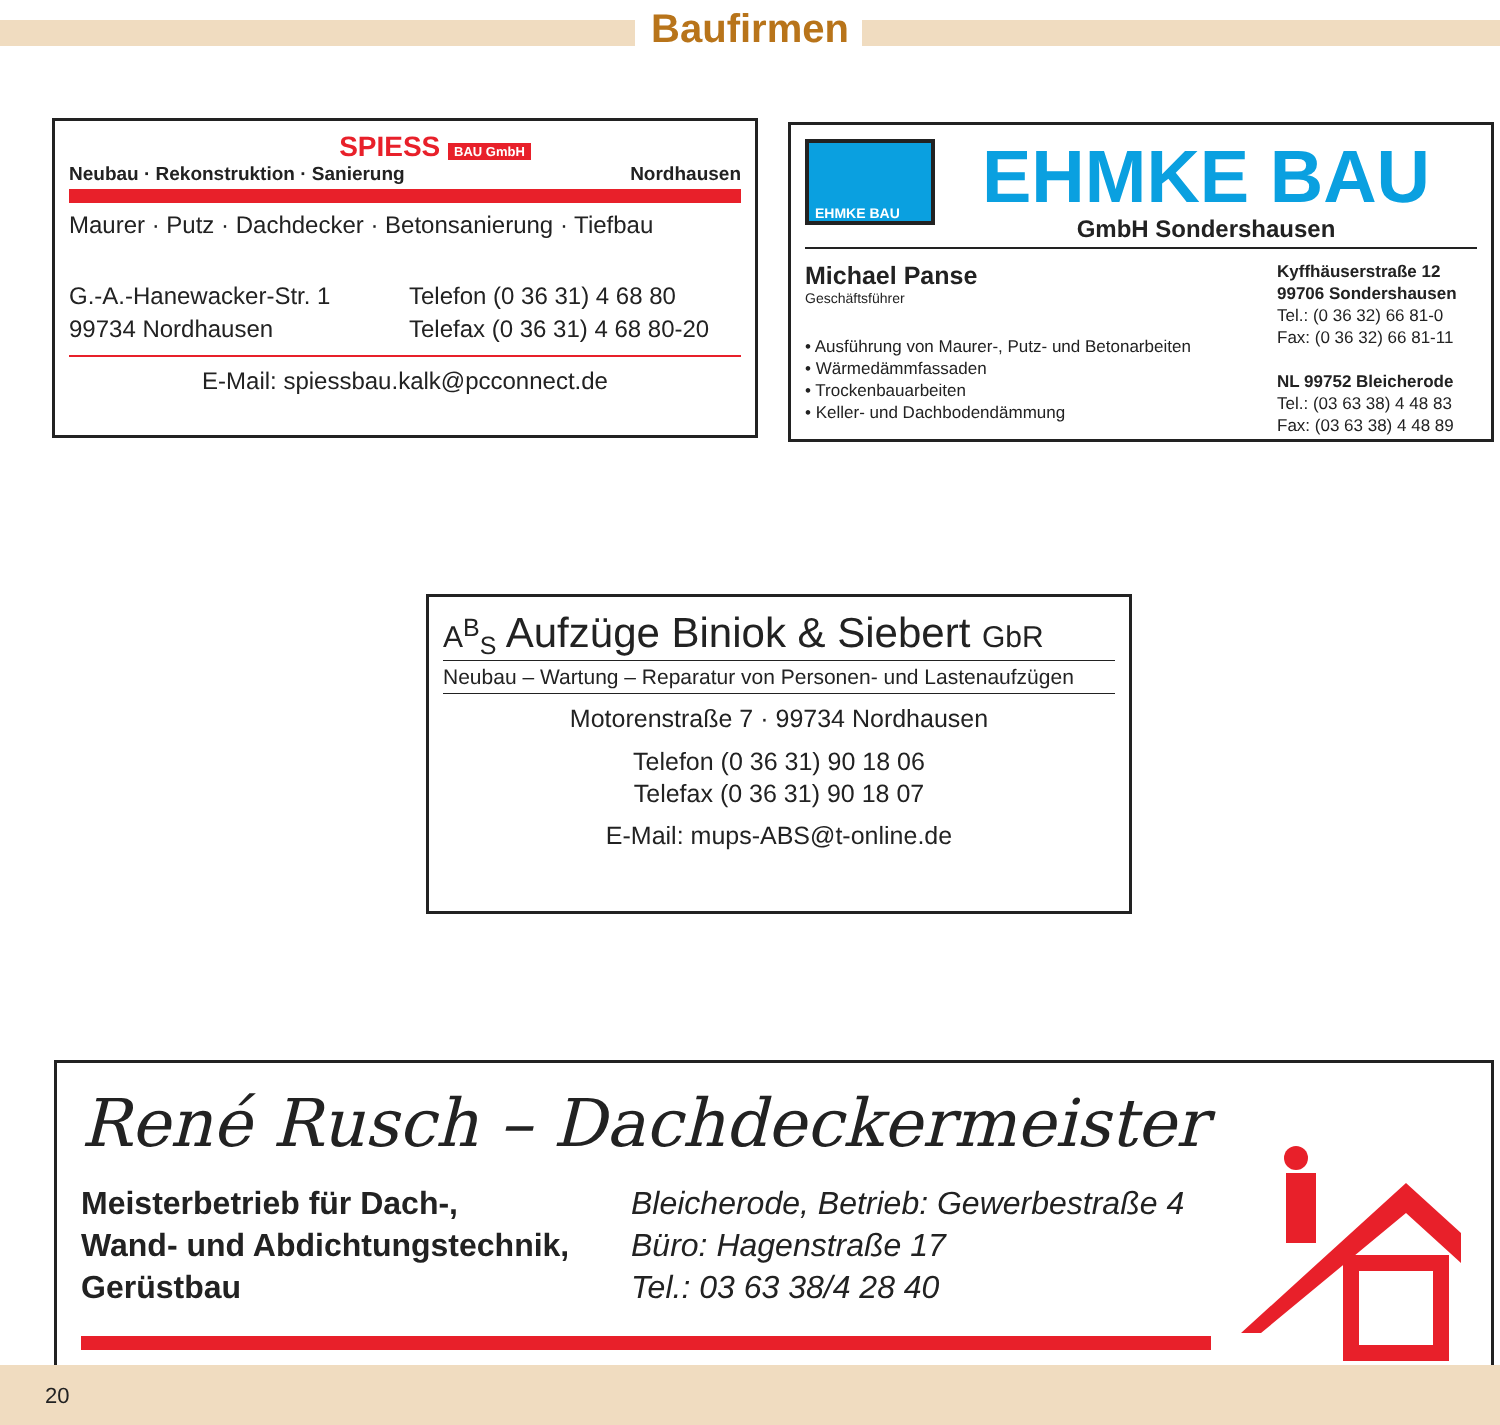Baufirmen
SPIESS BAU GmbH
Neubau · Rekonstruktion · Sanierung Nordhausen
Maurer · Putz · Dachdecker · Betonsanierung · Tiefbau
G.-A.-Hanewacker-Str. 1
99734 Nordhausen
Telefon (0 36 31) 4 68 80
Telefax (0 36 31) 4 68 80-20
E-Mail: spiessbau.kalk@pcconnect.de
EHMKE BAU
EHMKE BAU
GmbH Sondershausen
Michael Panse
Geschäftsführer
• Ausführung von Maurer-, Putz- und Betonarbeiten
• Wärmedämmfassaden
• Trockenbauarbeiten
• Keller- und Dachbodendämmung
Kyffhäuserstraße 12
99706 Sondershausen
Tel.: (0 36 32) 66 81-0
Fax: (0 36 32) 66 81-11
NL 99752 Bleicherode
Tel.: (03 63 38) 4 48 83
Fax: (03 63 38) 4 48 89
A<sup>B</sup><sub>S</sub> Aufzüge Biniok & Siebert GbR
Neubau – Wartung – Reparatur von Personen- und Lastenaufzügen
Motorenstraße 7 · 99734 Nordhausen
Telefon (0 36 31) 90 18 06
Telefax (0 36 31) 90 18 07
E-Mail: mups-ABS@t-online.de
René Rusch – Dachdeckermeister
Meisterbetrieb für Dach-,
Wand- und Abdichtungstechnik,
Gerüstbau
Bleicherode, Betrieb: Gewerbestraße 4
Büro: Hagenstraße 17
Tel.: 03 63 38/4 28 40
20